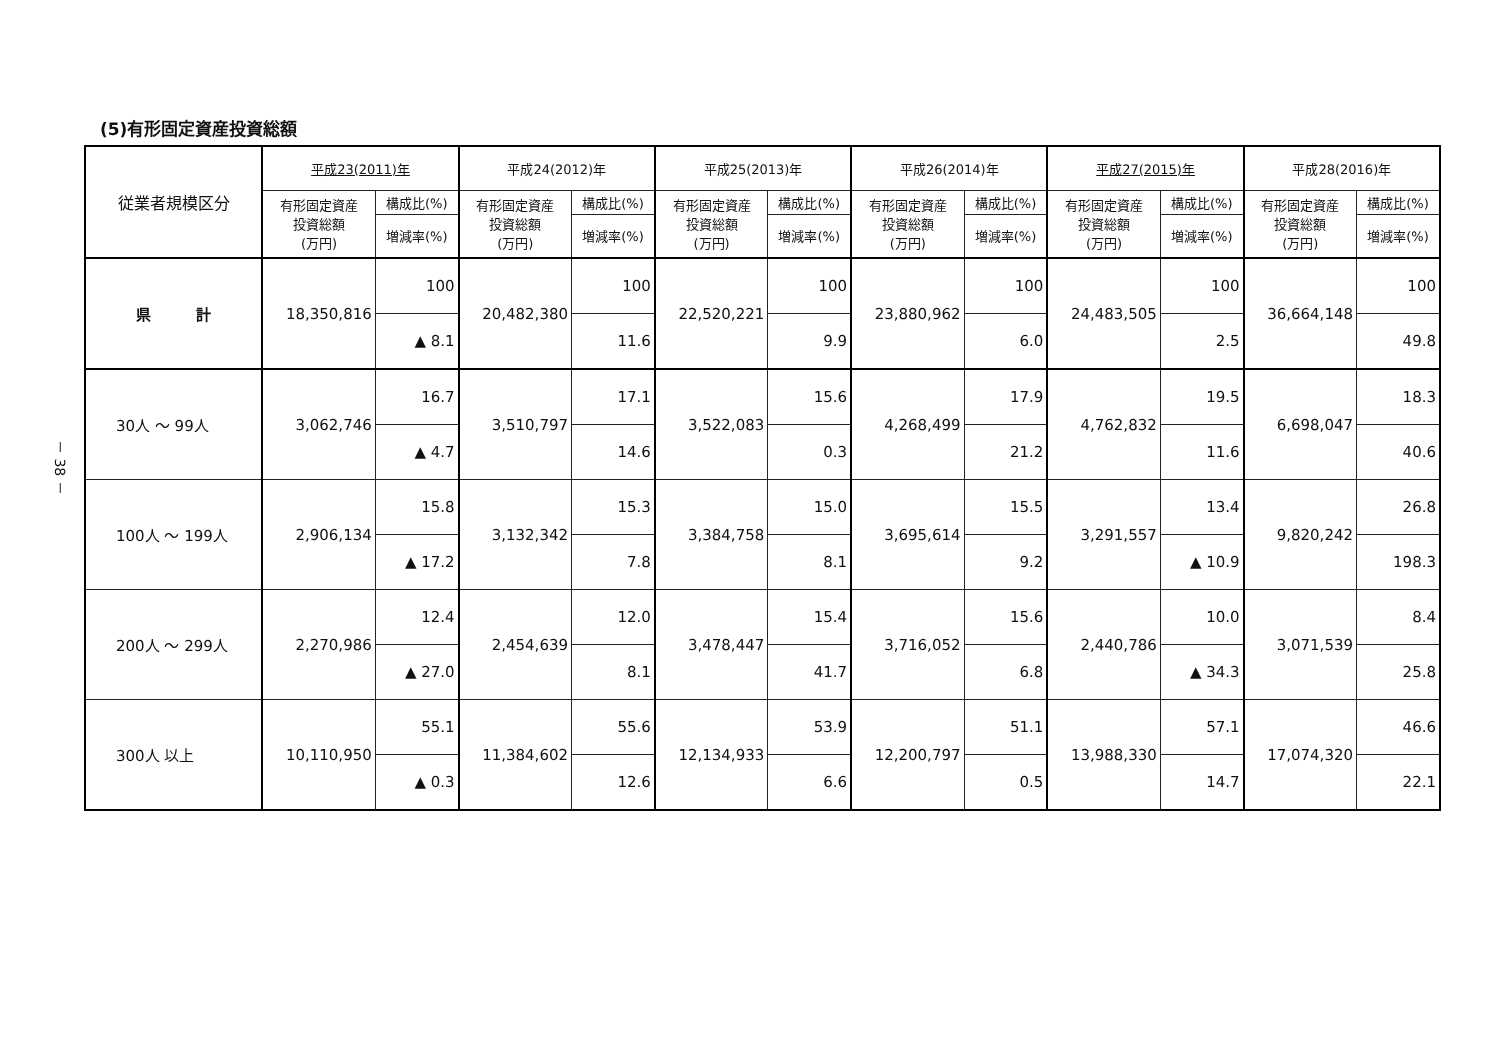－ 38 －
(5)有形固定資産投資総額
| 従業者規模区分 | 平成23(2011)年 | | 平成24(2012)年 | | 平成25(2013)年 | | 平成26(2014)年 | | 平成27(2015)年 | | 平成28(2016)年 | |
| --- | --- | --- | --- | --- | --- | --- | --- | --- | --- | --- | --- | --- |
| | 有形固定資産 投資総額 (万円) | 構成比(%) | 有形固定資産 投資総額 (万円) | 構成比(%) | 有形固定資産 投資総額 (万円) | 構成比(%) | 有形固定資産 投資総額 (万円) | 構成比(%) | 有形固定資産 投資総額 (万円) | 構成比(%) | 有形固定資産 投資総額 (万円) | 構成比(%) |
| | | 増減率(%) | | 増減率(%) | | 増減率(%) | | 増減率(%) | | 増減率(%) | | 増減率(%) |
| 県 計 | 18,350,816 | 100 | 20,482,380 | 100 | 22,520,221 | 100 | 23,880,962 | 100 | 24,483,505 | 100 | 36,664,148 | 100 |
| | | ▲ 8.1 | | 11.6 | | 9.9 | | 6.0 | | 2.5 | | 49.8 |
| 30人 ～ 99人 | 3,062,746 | 16.7 | 3,510,797 | 17.1 | 3,522,083 | 15.6 | 4,268,499 | 17.9 | 4,762,832 | 19.5 | 6,698,047 | 18.3 |
| | | ▲ 4.7 | | 14.6 | | 0.3 | | 21.2 | | 11.6 | | 40.6 |
| 100人 ～ 199人 | 2,906,134 | 15.8 | 3,132,342 | 15.3 | 3,384,758 | 15.0 | 3,695,614 | 15.5 | 3,291,557 | 13.4 | 9,820,242 | 26.8 |
| | | ▲ 17.2 | | 7.8 | | 8.1 | | 9.2 | | ▲ 10.9 | | 198.3 |
| 200人 ～ 299人 | 2,270,986 | 12.4 | 2,454,639 | 12.0 | 3,478,447 | 15.4 | 3,716,052 | 15.6 | 2,440,786 | 10.0 | 3,071,539 | 8.4 |
| | | ▲ 27.0 | | 8.1 | | 41.7 | | 6.8 | | ▲ 34.3 | | 25.8 |
| 300人 以上 | 10,110,950 | 55.1 | 11,384,602 | 55.6 | 12,134,933 | 53.9 | 12,200,797 | 51.1 | 13,988,330 | 57.1 | 17,074,320 | 46.6 |
| | | ▲ 0.3 | | 12.6 | | 6.6 | | 0.5 | | 14.7 | | 22.1 |